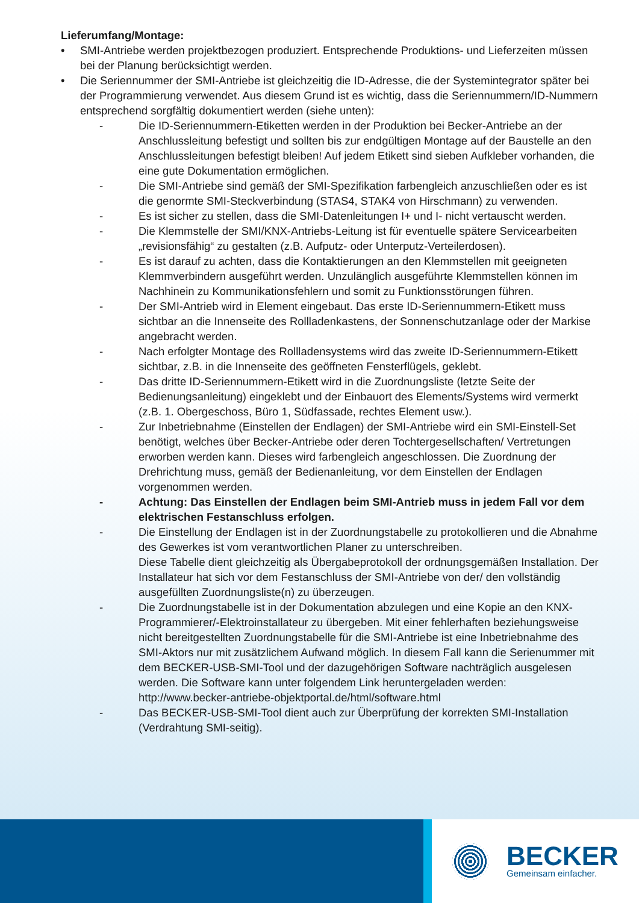Lieferumfang/Montage:
• SMI-Antriebe werden projektbezogen produziert. Entsprechende Produktions- und Lieferzeiten müssen bei der Planung berücksichtigt werden.
• Die Seriennummer der SMI-Antriebe ist gleichzeitig die ID-Adresse, die der Systemintegrator später bei der Programmierung verwendet. Aus diesem Grund ist es wichtig, dass die Seriennummern/ID-Nummern entsprechend sorgfältig dokumentiert werden (siehe unten):
- Die ID-Seriennummern-Etiketten werden in der Produktion bei Becker-Antriebe an der Anschlussleitung befestigt und sollten bis zur endgültigen Montage auf der Baustelle an den Anschlussleitungen befestigt bleiben! Auf jedem Etikett sind sieben Aufkleber vorhanden, die eine gute Dokumentation ermöglichen.
- Die SMI-Antriebe sind gemäß der SMI-Spezifikation farbengleich anzuschließen oder es ist die genormte SMI-Steckverbindung (STAS4, STAK4 von Hirschmann) zu verwenden.
- Es ist sicher zu stellen, dass die SMI-Datenleitungen I+ und I- nicht vertauscht werden.
- Die Klemmstelle der SMI/KNX-Antriebs-Leitung ist für eventuelle spätere Servicearbeiten „revisionsfähig“ zu gestalten (z.B. Aufputz- oder Unterputz-Verteilerdosen).
- Es ist darauf zu achten, dass die Kontaktierungen an den Klemmstellen mit geeigneten Klemmverbindern ausgeführt werden. Unzulänglich ausgeführte Klemmstellen können im Nachhinein zu Kommunikationsfehlern und somit zu Funktionsstörungen führen.
- Der SMI-Antrieb wird in Element eingebaut. Das erste ID-Seriennummern-Etikett muss sichtbar an die Innenseite des Rollladenkastens, der Sonnenschutzanlage oder der Markise angebracht werden.
- Nach erfolgter Montage des Rollladensystems wird das zweite ID-Seriennummern-Etikett sichtbar, z.B. in die Innenseite des geöffneten Fensterflügels, geklebt.
- Das dritte ID-Seriennummern-Etikett wird in die Zuordnungsliste (letzte Seite der Bedienungsanleitung) eingeklebt und der Einbauort des Elements/Systems wird vermerkt (z.B. 1. Obergeschoss, Büro 1, Südfassade, rechtes Element usw.).
- Zur Inbetriebnahme (Einstellen der Endlagen) der SMI-Antriebe wird ein SMI-Einstell-Set benötigt, welches über Becker-Antriebe oder deren Tochtergesellschaften/ Vertretungen erworben werden kann. Dieses wird farbengleich angeschlossen. Die Zuordnung der Drehrichtung muss, gemäß der Bedienanleitung, vor dem Einstellen der Endlagen vorgenommen werden.
- Achtung: Das Einstellen der Endlagen beim SMI-Antrieb muss in jedem Fall vor dem elektrischen Festanschluss erfolgen.
- Die Einstellung der Endlagen ist in der Zuordnungstabelle zu protokollieren und die Abnahme des Gewerkes ist vom verantwortlichen Planer zu unterschreiben.
Diese Tabelle dient gleichzeitig als Übergabeprotokoll der ordnungsgemäßen Installation. Der Installateur hat sich vor dem Festanschluss der SMI-Antriebe von der/ den vollständig ausgefüllten Zuordnungsliste(n) zu überzeugen.
- Die Zuordnungstabelle ist in der Dokumentation abzulegen und eine Kopie an den KNX-Programmierer/-Elektroinstallateur zu übergeben. Mit einer fehlerhaften beziehungsweise nicht bereitgestellten Zuordnungstabelle für die SMI-Antriebe ist eine Inbetriebnahme des SMI-Aktors nur mit zusätzlichem Aufwand möglich. In diesem Fall kann die Serienummer mit dem BECKER-USB-SMI-Tool und der dazugehörigen Software nachträglich ausgelesen werden. Die Software kann unter folgendem Link heruntergeladen werden:
http://www.becker-antriebe-objektportal.de/html/software.html
- Das BECKER-USB-SMI-Tool dient auch zur Überprüfung der korrekten SMI-Installation (Verdrahtung SMI-seitig).
BECKER
Gemeinsam einfacher.